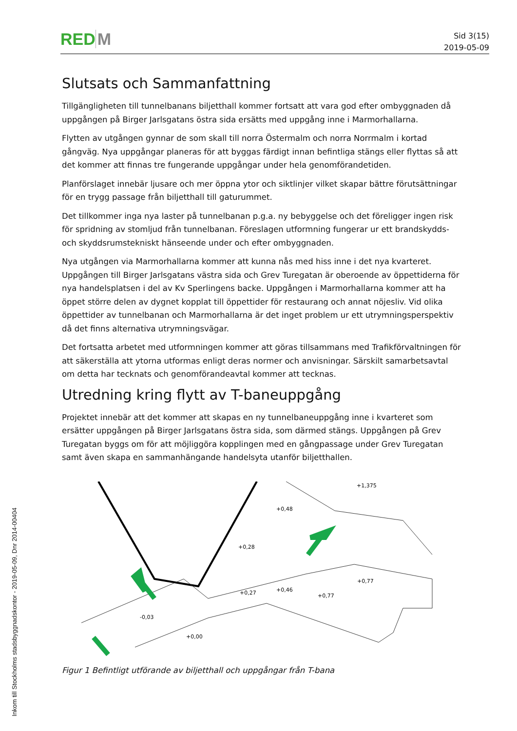RED M
Sid 3(15)
2019-05-09
Slutsats och Sammanfattning
Tillgängligheten till tunnelbanans biljetthall kommer fortsatt att vara god efter ombyggnaden då uppgången på Birger Jarlsgatans östra sida ersätts med uppgång inne i Marmorhallarna.
Flytten av utgången gynnar de som skall till norra Östermalm och norra Norrmalm i kortad gångväg. Nya uppgångar planeras för att byggas färdigt innan befintliga stängs eller flyttas så att det kommer att finnas tre fungerande uppgångar under hela genomförandetiden.
Planförslaget innebär ljusare och mer öppna ytor och siktlinjer vilket skapar bättre förutsättningar för en trygg passage från biljetthall till gaturummet.
Det tillkommer inga nya laster på tunnelbanan p.g.a. ny bebyggelse och det föreligger ingen risk för spridning av stomljud från tunnelbanan. Föreslagen utformning fungerar ur ett brandskydds- och skyddsrumstekniskt hänseende under och efter ombyggnaden.
Nya utgången via Marmorhallarna kommer att kunna nås med hiss inne i det nya kvarteret. Uppgången till Birger Jarlsgatans västra sida och Grev Turegatan är oberoende av öppettiderna för nya handelsplatsen i del av Kv Sperlingens backe. Uppgången i Marmorhallarna kommer att ha öppet större delen av dygnet kopplat till öppettider för restaurang och annat nöjesliv. Vid olika öppettider av tunnelbanan och Marmorhallarna är det inget problem ur ett utrymningsperspektiv då det finns alternativa utrymningsvägar.
Det fortsatta arbetet med utformningen kommer att göras tillsammans med Trafikförvaltningen för att säkerställa att ytorna utformas enligt deras normer och anvisningar. Särskilt samarbetsavtal om detta har tecknats och genomförandeavtal kommer att tecknas.
Utredning kring flytt av T-baneuppgång
Projektet innebär att det kommer att skapas en ny tunnelbaneuppgång inne i kvarteret som ersätter uppgången på Birger Jarlsgatans östra sida, som därmed stängs. Uppgången på Grev Turegatan byggs om för att möjliggöra kopplingen med en gångpassage under Grev Turegatan samt även skapa en sammanhängande handelsyta utanför biljetthallen.
+0,48
+0,28
+0,77
+0,77
-0,03
+0,00
+0,27
+0,46
+1,375
Figur 1 Befintligt utförande av biljetthall och uppgångar från T-bana
Inkom till Stockholms stadsbyggnadskontor - 2019-05-09, Dnr 2014-00404